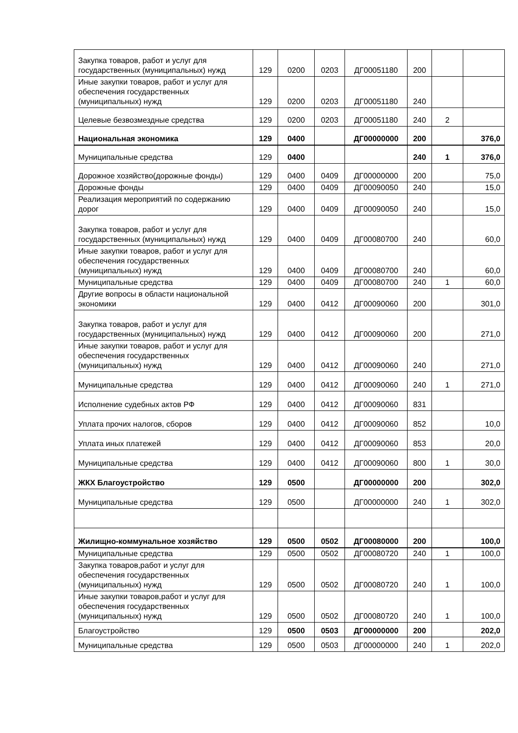| Закупка товаров, работ и услуг для государственных (муниципальных) нужд | 129 | 0200 | 0203 | ДГ00051180 | 200 | | |
| Иные закупки товаров, работ и услуг для обеспечения государственных (муниципальных) нужд | 129 | 0200 | 0203 | ДГ00051180 | 240 | | |
| Целевые безвозмездные средства | 129 | 0200 | 0203 | ДГ00051180 | 240 | 2 | |
| Национальная экономика | 129 | 0400 | | ДГ00000000 | 200 | | 376,0 |
| Муниципальные средства | 129 | 0400 | | | 240 | 1 | 376,0 |
| Дорожное хозяйство(дорожные фонды) | 129 | 0400 | 0409 | ДГ00000000 | 200 | | 75,0 |
| Дорожные фонды | 129 | 0400 | 0409 | ДГ00090050 | 240 | | 15,0 |
| Реализация мероприятий по содержанию дорог | 129 | 0400 | 0409 | ДГ00090050 | 240 | | 15,0 |
| Закупка товаров, работ и услуг для государственных (муниципальных) нужд | 129 | 0400 | 0409 | ДГ00080700 | 240 | | 60,0 |
| Иные закупки товаров, работ и услуг для обеспечения государственных (муниципальных) нужд | 129 | 0400 | 0409 | ДГ00080700 | 240 | | 60,0 |
| Муниципальные средства | 129 | 0400 | 0409 | ДГ00080700 | 240 | 1 | 60,0 |
| Другие вопросы в области национальной экономики | 129 | 0400 | 0412 | ДГ00090060 | 200 | | 301,0 |
| Закупка товаров, работ и услуг для государственных (муниципальных) нужд | 129 | 0400 | 0412 | ДГ00090060 | 200 | | 271,0 |
| Иные закупки товаров, работ и услуг для обеспечения государственных (муниципальных) нужд | 129 | 0400 | 0412 | ДГ00090060 | 240 | | 271,0 |
| Муниципальные средства | 129 | 0400 | 0412 | ДГ00090060 | 240 | 1 | 271,0 |
| Исполнение судебных актов РФ | 129 | 0400 | 0412 | ДГ00090060 | 831 | | |
| Уплата прочих налогов, сборов | 129 | 0400 | 0412 | ДГ00090060 | 852 | | 10,0 |
| Уплата иных платежей | 129 | 0400 | 0412 | ДГ00090060 | 853 | | 20,0 |
| Муниципальные средства | 129 | 0400 | 0412 | ДГ00090060 | 800 | 1 | 30,0 |
| ЖКХ Благоустройство | 129 | 0500 | | ДГ00000000 | 200 | | 302,0 |
| Муниципальные средства | 129 | 0500 | | ДГ00000000 | 240 | 1 | 302,0 |
| Жилищно-коммунальное хозяйство | 129 | 0500 | 0502 | ДГ00080000 | 200 | | 100,0 |
| Муниципальные средства | 129 | 0500 | 0502 | ДГ00080720 | 240 | 1 | 100,0 |
| Закупка товаров,работ и услуг для обеспечения государственных (муниципальных) нужд | 129 | 0500 | 0502 | ДГ00080720 | 240 | 1 | 100,0 |
| Иные закупки товаров,работ и услуг для обеспечения государственных (муниципальных) нужд | 129 | 0500 | 0502 | ДГ00080720 | 240 | 1 | 100,0 |
| Благоустройство | 129 | 0500 | 0503 | ДГ00000000 | 200 | | 202,0 |
| Муниципальные средства | 129 | 0500 | 0503 | ДГ00000000 | 240 | 1 | 202,0 |